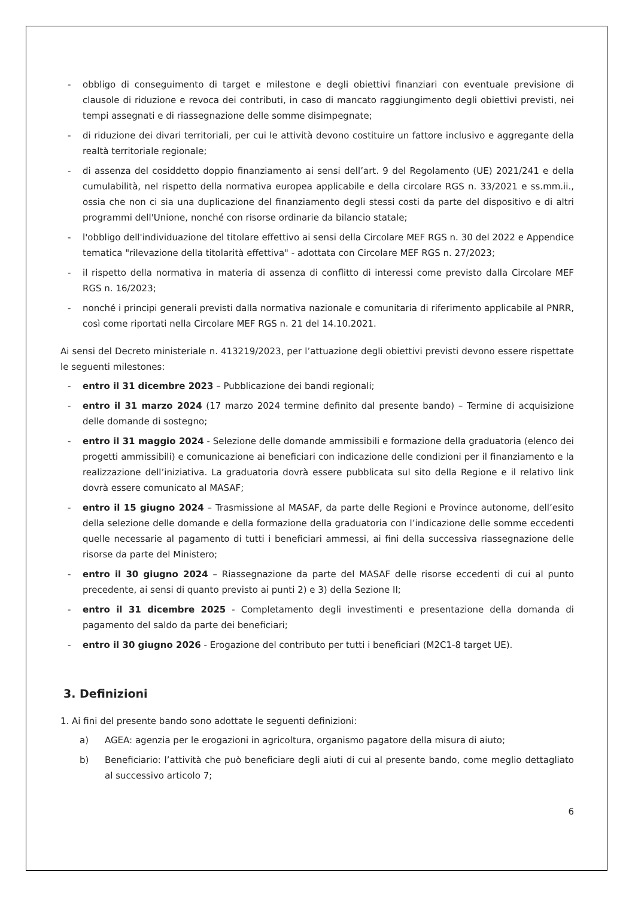- obbligo di conseguimento di target e milestone e degli obiettivi finanziari con eventuale previsione di clausole di riduzione e revoca dei contributi, in caso di mancato raggiungimento degli obiettivi previsti, nei tempi assegnati e di riassegnazione delle somme disimpegnate;
- di riduzione dei divari territoriali, per cui le attività devono costituire un fattore inclusivo e aggregante della realtà territoriale regionale;
- di assenza del cosiddetto doppio finanziamento ai sensi dell’art. 9 del Regolamento (UE) 2021/241 e della cumulabilità, nel rispetto della normativa europea applicabile e della circolare RGS n. 33/2021 e ss.mm.ii., ossia che non ci sia una duplicazione del finanziamento degli stessi costi da parte del dispositivo e di altri programmi dell'Unione, nonché con risorse ordinarie da bilancio statale;
- l'obbligo dell'individuazione del titolare effettivo ai sensi della Circolare MEF RGS n. 30 del 2022 e Appendice tematica "rilevazione della titolarità effettiva" - adottata con Circolare MEF RGS n. 27/2023;
- il rispetto della normativa in materia di assenza di conflitto di interessi come previsto dalla Circolare MEF RGS n. 16/2023;
- nonché i principi generali previsti dalla normativa nazionale e comunitaria di riferimento applicabile al PNRR, così come riportati nella Circolare MEF RGS n. 21 del 14.10.2021.
Ai sensi del Decreto ministeriale n. 413219/2023, per l’attuazione degli obiettivi previsti devono essere rispettate le seguenti milestones:
- entro il 31 dicembre 2023 – Pubblicazione dei bandi regionali;
- entro il 31 marzo 2024 (17 marzo 2024 termine definito dal presente bando) – Termine di acquisizione delle domande di sostegno;
- entro il 31 maggio 2024 - Selezione delle domande ammissibili e formazione della graduatoria (elenco dei progetti ammissibili) e comunicazione ai beneficiari con indicazione delle condizioni per il finanziamento e la realizzazione dell’iniziativa. La graduatoria dovrà essere pubblicata sul sito della Regione e il relativo link dovrà essere comunicato al MASAF;
- entro il 15 giugno 2024 – Trasmissione al MASAF, da parte delle Regioni e Province autonome, dell’esito della selezione delle domande e della formazione della graduatoria con l’indicazione delle somme eccedenti quelle necessarie al pagamento di tutti i beneficiari ammessi, ai fini della successiva riassegnazione delle risorse da parte del Ministero;
- entro il 30 giugno 2024 – Riassegnazione da parte del MASAF delle risorse eccedenti di cui al punto precedente, ai sensi di quanto previsto ai punti 2) e 3) della Sezione II;
- entro il 31 dicembre 2025 - Completamento degli investimenti e presentazione della domanda di pagamento del saldo da parte dei beneficiari;
- entro il 30 giugno 2026 - Erogazione del contributo per tutti i beneficiari (M2C1-8 target UE).
3. Definizioni
1. Ai fini del presente bando sono adottate le seguenti definizioni:
a) AGEA: agenzia per le erogazioni in agricoltura, organismo pagatore della misura di aiuto;
b) Beneficiario: l’attività che può beneficiare degli aiuti di cui al presente bando, come meglio dettagliato al successivo articolo 7;
6